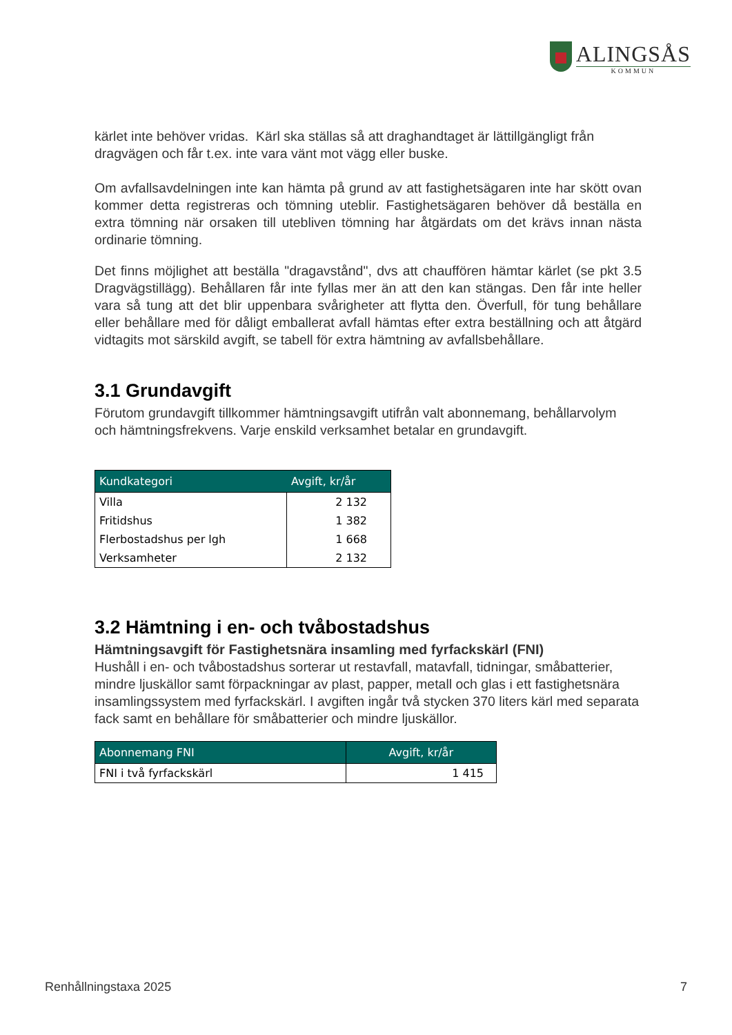ALINGSÅS
KOMMUN
kärlet inte behöver vridas. Kärl ska ställas så att draghandtaget är lättillgängligt från dragvägen och får t.ex. inte vara vänt mot vägg eller buske.
Om avfallsavdelningen inte kan hämta på grund av att fastighetsägaren inte har skött ovan kommer detta registreras och tömning uteblir. Fastighetsägaren behöver då beställa en extra tömning när orsaken till utebliven tömning har åtgärdats om det krävs innan nästa ordinarie tömning.
Det finns möjlighet att beställa "dragavstånd", dvs att chauffören hämtar kärlet (se pkt 3.5 Dragvägstillägg). Behållaren får inte fyllas mer än att den kan stängas. Den får inte heller vara så tung att det blir uppenbara svårigheter att flytta den. Överfull, för tung behållare eller behållare med för dåligt emballerat avfall hämtas efter extra beställning och att åtgärd vidtagits mot särskild avgift, se tabell för extra hämtning av avfallsbehållare.
3.1 Grundavgift
Förutom grundavgift tillkommer hämtningsavgift utifrån valt abonnemang, behållarvolym och hämtningsfrekvens. Varje enskild verksamhet betalar en grundavgift.
| Kundkategori | Avgift, kr/år |
| --- | --- |
| Villa | 2 132 |
| Fritidshus | 1 382 |
| Flerbostadshus per lgh | 1 668 |
| Verksamheter | 2 132 |
3.2 Hämtning i en- och tvåbostadshus
Hämtningsavgift för Fastighetsnära insamling med fyrfackskärl (FNI)
Hushåll i en- och tvåbostadshus sorterar ut restavfall, matavfall, tidningar, småbatterier, mindre ljuskällor samt förpackningar av plast, papper, metall och glas i ett fastighetsnära insamlingssystem med fyrfackskärl. I avgiften ingår två stycken 370 liters kärl med separata fack samt en behållare för småbatterier och mindre ljuskällor.
| Abonnemang FNI | Avgift, kr/år |
| --- | --- |
| FNI i två fyrfackskärl | 1 415 |
Renhållningstaxa 2025 7